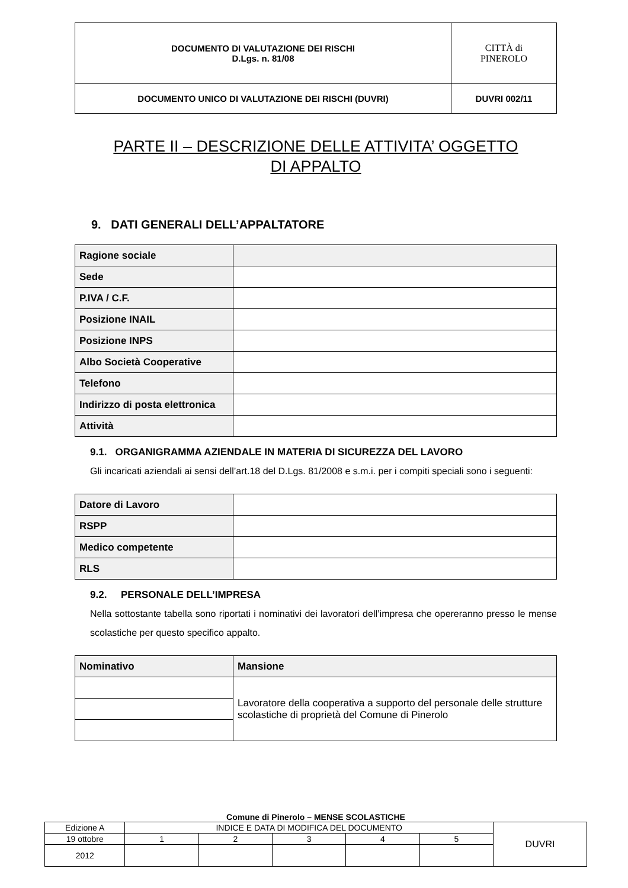| DOCUMENTO DI VALUTAZIONE DEI RISCHI D.Lgs. n. 81/08 | CITTÀ di PINEROLO |
| DOCUMENTO UNICO DI VALUTAZIONE DEI RISCHI (DUVRI) | DUVRI 002/11 |
PARTE II – DESCRIZIONE DELLE ATTIVITA’ OGGETTO
DI APPALTO
9. DATI GENERALI DELL’APPALTATORE
| Ragione sociale | |
| Sede | |
| P.IVA / C.F. | |
| Posizione INAIL | |
| Posizione INPS | |
| Albo Società Cooperative | |
| Telefono | |
| Indirizzo di posta elettronica | |
| Attività | |
9.1. ORGANIGRAMMA AZIENDALE IN MATERIA DI SICUREZZA DEL LAVORO
Gli incaricati aziendali ai sensi dell’art.18 del D.Lgs. 81/2008 e s.m.i. per i compiti speciali sono i seguenti:
| Datore di Lavoro | |
| RSPP | |
| Medico competente | |
| RLS | |
9.2. PERSONALE DELL’IMPRESA
Nella sottostante tabella sono riportati i nominativi dei lavoratori dell’impresa che opereranno presso le mense scolastiche per questo specifico appalto.
| Nominativo | Mansione |
| --- | --- |
| | Lavoratore della cooperativa a supporto del personale delle strutture scolastiche di proprietà del Comune di Pinerolo |
Comune di Pinerolo – MENSE SCOLASTICHE
| Edizione A | INDICE E DATA DI MODIFICA DEL DOCUMENTO | | | | | DUVRI |
| 19 ottobre | 1 | 2 | 3 | 4 | 5 | |
| 2012 | | | | | | |